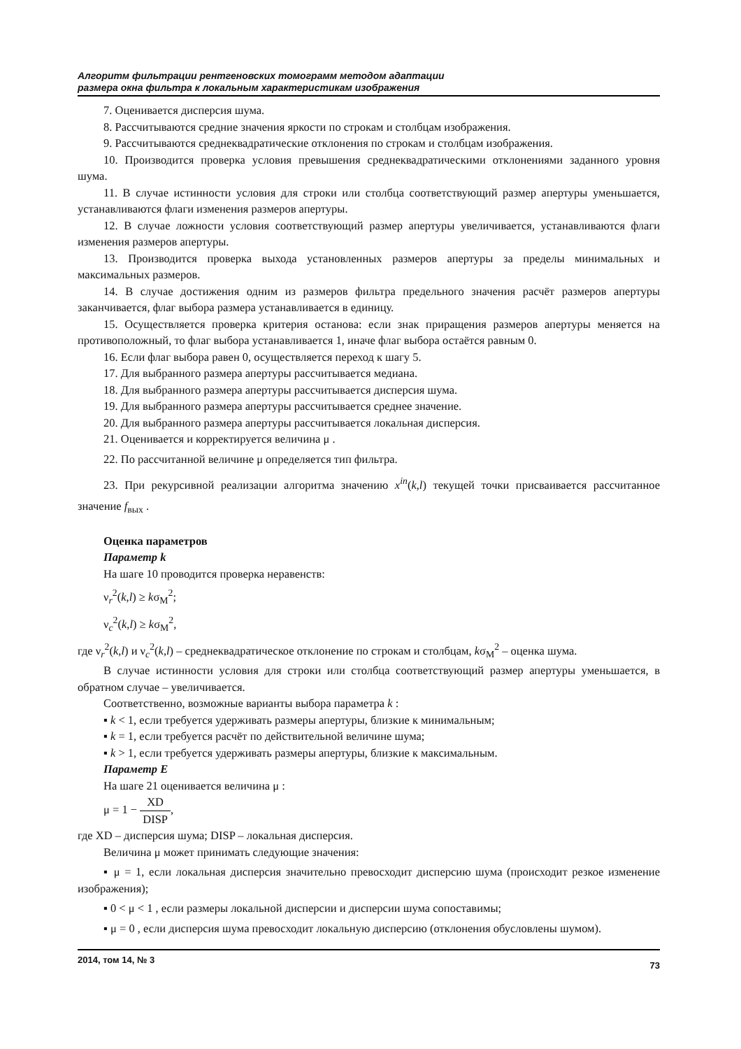Алгоритм фильтрации рентгеновских томограмм методом адаптации
размера окна фильтра к локальным характеристикам изображения
7. Оценивается дисперсия шума.
8. Рассчитываются средние значения яркости по строкам и столбцам изображения.
9. Рассчитываются среднеквадратические отклонения по строкам и столбцам изображения.
10. Производится проверка условия превышения среднеквадратическими отклонениями заданного уровня шума.
11. В случае истинности условия для строки или столбца соответствующий размер апертуры уменьшается, устанавливаются флаги изменения размеров апертуры.
12. В случае ложности условия соответствующий размер апертуры увеличивается, устанавливаются флаги изменения размеров апертуры.
13. Производится проверка выхода установленных размеров апертуры за пределы минимальных и максимальных размеров.
14. В случае достижения одним из размеров фильтра предельного значения расчёт размеров апертуры заканчивается, флаг выбора размера устанавливается в единицу.
15. Осуществляется проверка критерия останова: если знак приращения размеров апертуры меняется на противоположный, то флаг выбора устанавливается 1, иначе флаг выбора остаётся равным 0.
16. Если флаг выбора равен 0, осуществляется переход к шагу 5.
17. Для выбранного размера апертуры рассчитывается медиана.
18. Для выбранного размера апертуры рассчитывается дисперсия шума.
19. Для выбранного размера апертуры рассчитывается среднее значение.
20. Для выбранного размера апертуры рассчитывается локальная дисперсия.
21. Оценивается и корректируется величина μ .
22. По рассчитанной величине μ определяется тип фильтра.
23. При рекурсивной реализации алгоритма значению x<sup>in</sup>(k,l) текущей точки присваивается рассчитанное значение f<sub>вых</sub> .
Оценка параметров
Параметр k
На шаге 10 проводится проверка неравенств:
ν<sub>r</sub><sup>2</sup>(k,l) ≥ kσ<sub>M</sub><sup>2</sup>;
ν<sub>c</sub><sup>2</sup>(k,l) ≥ kσ<sub>M</sub><sup>2</sup>,
где ν<sub>r</sub><sup>2</sup>(k,l) и ν<sub>c</sub><sup>2</sup>(k,l) – среднеквадратическое отклонение по строкам и столбцам, kσ<sub>M</sub><sup>2</sup> – оценка шума.
В случае истинности условия для строки или столбца соответствующий размер апертуры уменьшается, в обратном случае – увеличивается.
Соответственно, возможные варианты выбора параметра k :
▪ k < 1, если требуется удерживать размеры апертуры, близкие к минимальным;
▪ k = 1, если требуется расчёт по действительной величине шума;
▪ k > 1, если требуется удерживать размеры апертуры, близкие к максимальным.
Параметр E
На шаге 21 оценивается величина μ :
μ = 1 − XD DISP,
где XD – дисперсия шума; DISP – локальная дисперсия.
Величина μ может принимать следующие значения:
▪ μ = 1, если локальная дисперсия значительно превосходит дисперсию шума (происходит резкое изменение изображения);
▪ 0 < μ < 1 , если размеры локальной дисперсии и дисперсии шума сопоставимы;
▪ μ = 0 , если дисперсия шума превосходит локальную дисперсию (отклонения обусловлены шумом).
2014, том 14, № 3 73